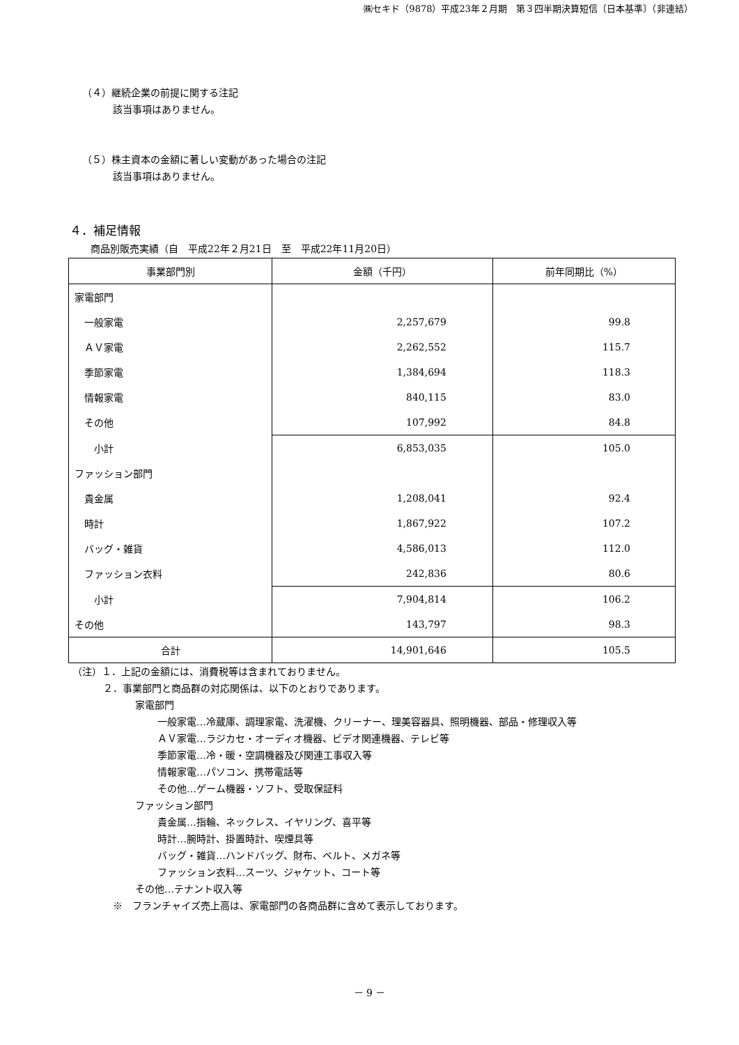㈱セキド（9878）平成23年２月期　第３四半期決算短信〔日本基準〕（非連結）
（４）継続企業の前提に関する注記
該当事項はありません。
（５）株主資本の金額に著しい変動があった場合の注記
該当事項はありません。
４．補足情報
商品別販売実績（自　平成22年２月21日　至　平成22年11月20日）
| 事業部門別 | 金額（千円） | 前年同期比（%） |
| --- | --- | --- |
| 家電部門 | | |
| 一般家電 | 2,257,679 | 99.8 |
| ＡＶ家電 | 2,262,552 | 115.7 |
| 季節家電 | 1,384,694 | 118.3 |
| 情報家電 | 840,115 | 83.0 |
| その他 | 107,992 | 84.8 |
| 小計 | 6,853,035 | 105.0 |
| ファッション部門 | | |
| 貴金属 | 1,208,041 | 92.4 |
| 時計 | 1,867,922 | 107.2 |
| バッグ・雑貨 | 4,586,013 | 112.0 |
| ファッション衣料 | 242,836 | 80.6 |
| 小計 | 7,904,814 | 106.2 |
| その他 | 143,797 | 98.3 |
| 合計 | 14,901,646 | 105.5 |
（注）１．上記の金額には、消費税等は含まれておりません。
２．事業部門と商品群の対応関係は、以下のとおりであります。
家電部門
一般家電…冷蔵庫、調理家電、洗濯機、クリーナー、理美容器具、照明機器、部品・修理収入等
ＡＶ家電…ラジカセ・オーディオ機器、ビデオ関連機器、テレビ等
季節家電…冷・暖・空調機器及び関連工事収入等
情報家電…パソコン、携帯電話等
その他…ゲーム機器・ソフト、受取保証料
ファッション部門
貴金属…指輪、ネックレス、イヤリング、喜平等
時計…腕時計、掛置時計、喫煙具等
バッグ・雑貨…ハンドバッグ、財布、ベルト、メガネ等
ファッション衣料…スーツ、ジャケット、コート等
その他…テナント収入等
※　フランチャイズ売上高は、家電部門の各商品群に含めて表示しております。
－ 9 －